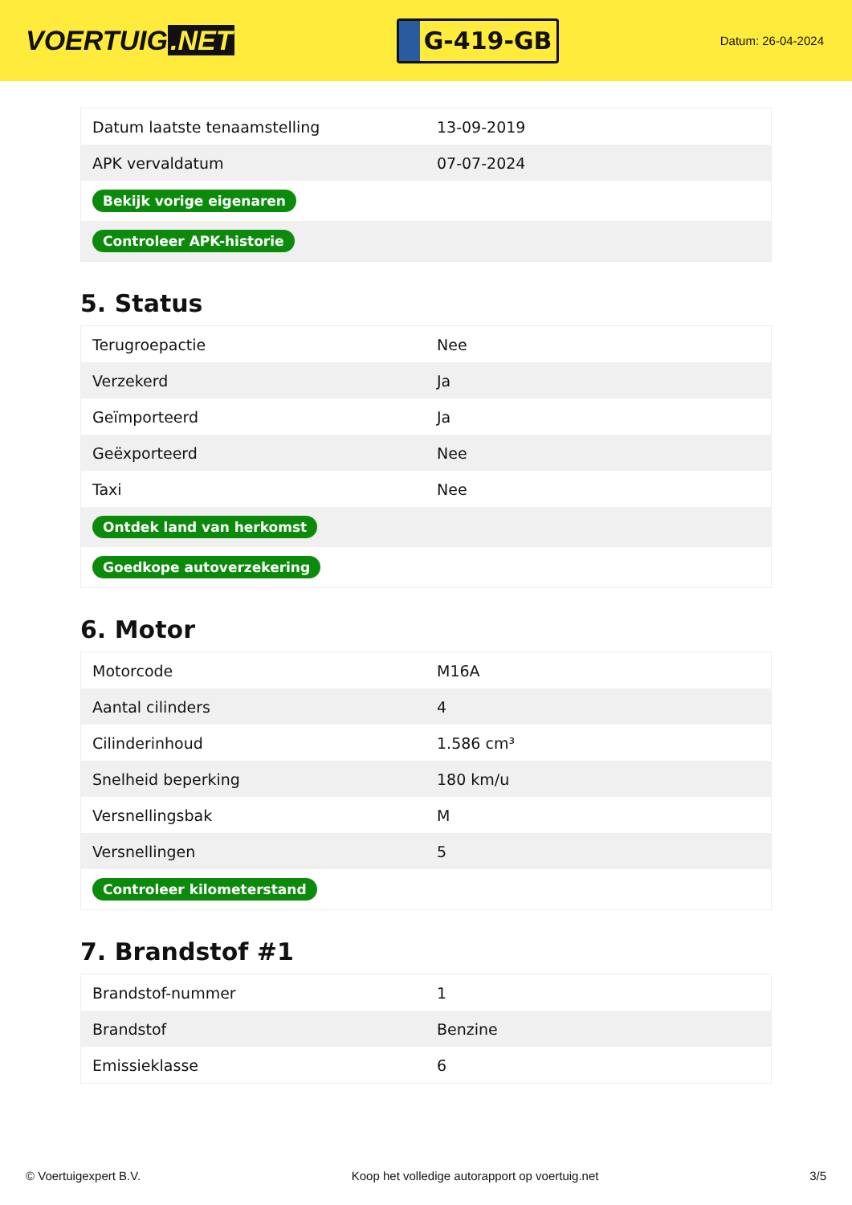VOERTUIG.NET
G-419-GB
Datum: 26-04-2024
| Datum laatste tenaamstelling | 13-09-2019 |
| APK vervaldatum | 07-07-2024 |
| Bekijk vorige eigenaren | |
| Controleer APK-historie | |
5. Status
| Terugroepactie | Nee |
| Verzekerd | Ja |
| Geïmporteerd | Ja |
| Geëxporteerd | Nee |
| Taxi | Nee |
| Ontdek land van herkomst | |
| Goedkope autoverzekering | |
6. Motor
| Motorcode | M16A |
| Aantal cilinders | 4 |
| Cilinderinhoud | 1.586 cm³ |
| Snelheid beperking | 180 km/u |
| Versnellingsbak | M |
| Versnellingen | 5 |
| Controleer kilometerstand | |
7. Brandstof #1
| Brandstof-nummer | 1 |
| Brandstof | Benzine |
| Emissieklasse | 6 |
© Voertuigexpert B.V. Koop het volledige autorapport op voertuig.net 3/5